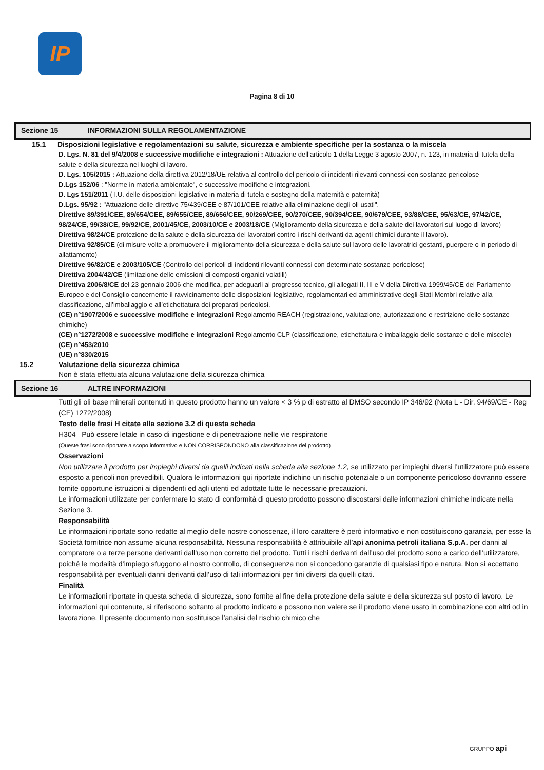IP
Pagina 8 di 10
Sezione 15 INFORMAZIONI SULLA REGOLAMENTAZIONE
15.1 Disposizioni legislative e regolamentazioni su salute, sicurezza e ambiente specifiche per la sostanza o la miscela
D. Lgs. N. 81 del 9/4/2008 e successive modifiche e integrazioni : Attuazione dell’articolo 1 della Legge 3 agosto 2007, n. 123, in materia di tutela della salute e della sicurezza nei luoghi di lavoro.
D. Lgs. 105/2015 : Attuazione della direttiva 2012/18/UE relativa al controllo del pericolo di incidenti rilevanti connessi con sostanze pericolose
D.Lgs 152/06 : "Norme in materia ambientale", e successive modifiche e integrazioni.
D. Lgs 151/2011 (T.U. delle disposizioni legislative in materia di tutela e sostegno della maternità e paternità)
D.Lgs. 95/92 : "Attuazione delle direttive 75/439/CEE e 87/101/CEE relative alla eliminazione degli oli usati".
Direttive 89/391/CEE, 89/654/CEE, 89/655/CEE, 89/656/CEE, 90/269/CEE, 90/270/CEE, 90/394/CEE, 90/679/CEE, 93/88/CEE, 95/63/CE, 97/42/CE, 98/24/CE, 99/38/CE, 99/92/CE, 2001/45/CE, 2003/10/CE e 2003/18/CE (Miglioramento della sicurezza e della salute dei lavoratori sul luogo di lavoro)
Direttiva 98/24/CE protezione della salute e della sicurezza dei lavoratori contro i rischi derivanti da agenti chimici durante il lavoro).
Direttiva 92/85/CE (di misure volte a promuovere il miglioramento della sicurezza e della salute sul lavoro delle lavoratrici gestanti, puerpere o in periodo di allattamento)
Direttive 96/82/CE e 2003/105/CE (Controllo dei pericoli di incidenti rilevanti connessi con determinate sostanze pericolose)
Direttiva 2004/42/CE (limitazione delle emissioni di composti organici volatili)
Direttiva 2006/8/CE del 23 gennaio 2006 che modifica, per adeguarli al progresso tecnico, gli allegati II, III e V della Direttiva 1999/45/CE del Parlamento Europeo e del Consiglio concernente il ravvicinamento delle disposizioni legislative, regolamentari ed amministrative degli Stati Membri relative alla classificazione, all’imballaggio e all’etichettatura dei preparati pericolosi.
(CE) n°1907/2006 e successive modifiche e integrazioni Regolamento REACH (registrazione, valutazione, autorizzazione e restrizione delle sostanze chimiche)
(CE) n°1272/2008 e successive modifiche e integrazioni Regolamento CLP (classificazione, etichettatura e imballaggio delle sostanze e delle miscele)
(CE) n°453/2010
(UE) n°830/2015
15.2 Valutazione della sicurezza chimica
Non è stata effettuata alcuna valutazione della sicurezza chimica
Sezione 16 ALTRE INFORMAZIONI
Tutti gli oli base minerali contenuti in questo prodotto hanno un valore < 3 % p di estratto al DMSO secondo IP 346/92 (Nota L - Dir. 94/69/CE - Reg (CE) 1272/2008)
Testo delle frasi H citate alla sezione 3.2 di questa scheda
H304 Può essere letale in caso di ingestione e di penetrazione nelle vie respiratorie
(Queste frasi sono riportate a scopo informativo e NON CORRISPONDONO alla classificazione del prodotto)
Osservazioni
Non utilizzare il prodotto per impieghi diversi da quelli indicati nella scheda alla sezione 1.2, se utilizzato per impieghi diversi l’utilizzatore può essere esposto a pericoli non prevedibili. Qualora le informazioni qui riportate indichino un rischio potenziale o un componente pericoloso dovranno essere fornite opportune istruzioni ai dipendenti ed agli utenti ed adottate tutte le necessarie precauzioni.
Le informazioni utilizzate per confermare lo stato di conformità di questo prodotto possono discostarsi dalle informazioni chimiche indicate nella Sezione 3.
Responsabilità
Le informazioni riportate sono redatte al meglio delle nostre conoscenze, il loro carattere è però informativo e non costituiscono garanzia, per esse la Società fornitrice non assume alcuna responsabilità. Nessuna responsabilità è attribuibile all’api anonima petroli italiana S.p.A. per danni al compratore o a terze persone derivanti dall’uso non corretto del prodotto. Tutti i rischi derivanti dall’uso del prodotto sono a carico dell’utilizzatore, poiché le modalità d’impiego sfuggono al nostro controllo, di conseguenza non si concedono garanzie di qualsiasi tipo e natura. Non si accettano responsabilità per eventuali danni derivanti dall’uso di tali informazioni per fini diversi da quelli citati.
Finalità
Le informazioni riportate in questa scheda di sicurezza, sono fornite al fine della protezione della salute e della sicurezza sul posto di lavoro. Le informazioni qui contenute, si riferiscono soltanto al prodotto indicato e possono non valere se il prodotto viene usato in combinazione con altri od in lavorazione. Il presente documento non sostituisce l’analisi del rischio chimico che
GRUPPO api